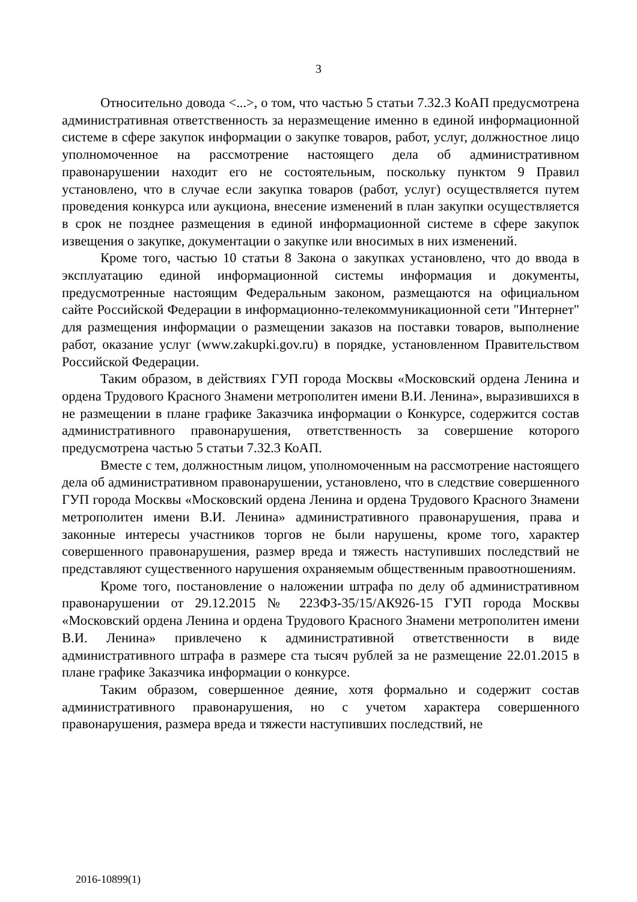3
Относительно довода <...>, о том, что частью 5 статьи 7.32.3 КоАП предусмотрена административная ответственность за неразмещение именно в единой информационной системе в сфере закупок информации о закупке товаров, работ, услуг, должностное лицо уполномоченное на рассмотрение настоящего дела об административном правонарушении находит его не состоятельным, поскольку пунктом 9 Правил установлено, что в случае если закупка товаров (работ, услуг) осуществляется путем проведения конкурса или аукциона, внесение изменений в план закупки осуществляется в срок не позднее размещения в единой информационной системе в сфере закупок извещения о закупке, документации о закупке или вносимых в них изменений.
Кроме того, частью 10 статьи 8 Закона о закупках установлено, что до ввода в эксплуатацию единой информационной системы информация и документы, предусмотренные настоящим Федеральным законом, размещаются на официальном сайте Российской Федерации в информационно-телекоммуникационной сети "Интернет" для размещения информации о размещении заказов на поставки товаров, выполнение работ, оказание услуг (www.zakupki.gov.ru) в порядке, установленном Правительством Российской Федерации.
Таким образом, в действиях ГУП города Москвы «Московский ордена Ленина и ордена Трудового Красного Знамени метрополитен имени В.И. Ленина», выразившихся в не размещении в плане графике Заказчика информации о Конкурсе, содержится состав административного правонарушения, ответственность за совершение которого предусмотрена частью 5 статьи 7.32.3 КоАП.
Вместе с тем, должностным лицом, уполномоченным на рассмотрение настоящего дела об административном правонарушении, установлено, что в следствие совершенного ГУП города Москвы «Московский ордена Ленина и ордена Трудового Красного Знамени метрополитен имени В.И. Ленина» административного правонарушения, права и законные интересы участников торгов не были нарушены, кроме того, характер совершенного правонарушения, размер вреда и тяжесть наступивших последствий не представляют существенного нарушения охраняемым общественным правоотношениям.
Кроме того, постановление о наложении штрафа по делу об административном правонарушении от 29.12.2015 № 223ФЗ-35/15/АК926-15 ГУП города Москвы «Московский ордена Ленина и ордена Трудового Красного Знамени метрополитен имени В.И. Ленина» привлечено к административной ответственности в виде административного штрафа в размере ста тысяч рублей за не размещение 22.01.2015 в плане графике Заказчика информации о конкурсе.
Таким образом, совершенное деяние, хотя формально и содержит состав административного правонарушения, но с учетом характера совершенного правонарушения, размера вреда и тяжести наступивших последствий, не
2016-10899(1)